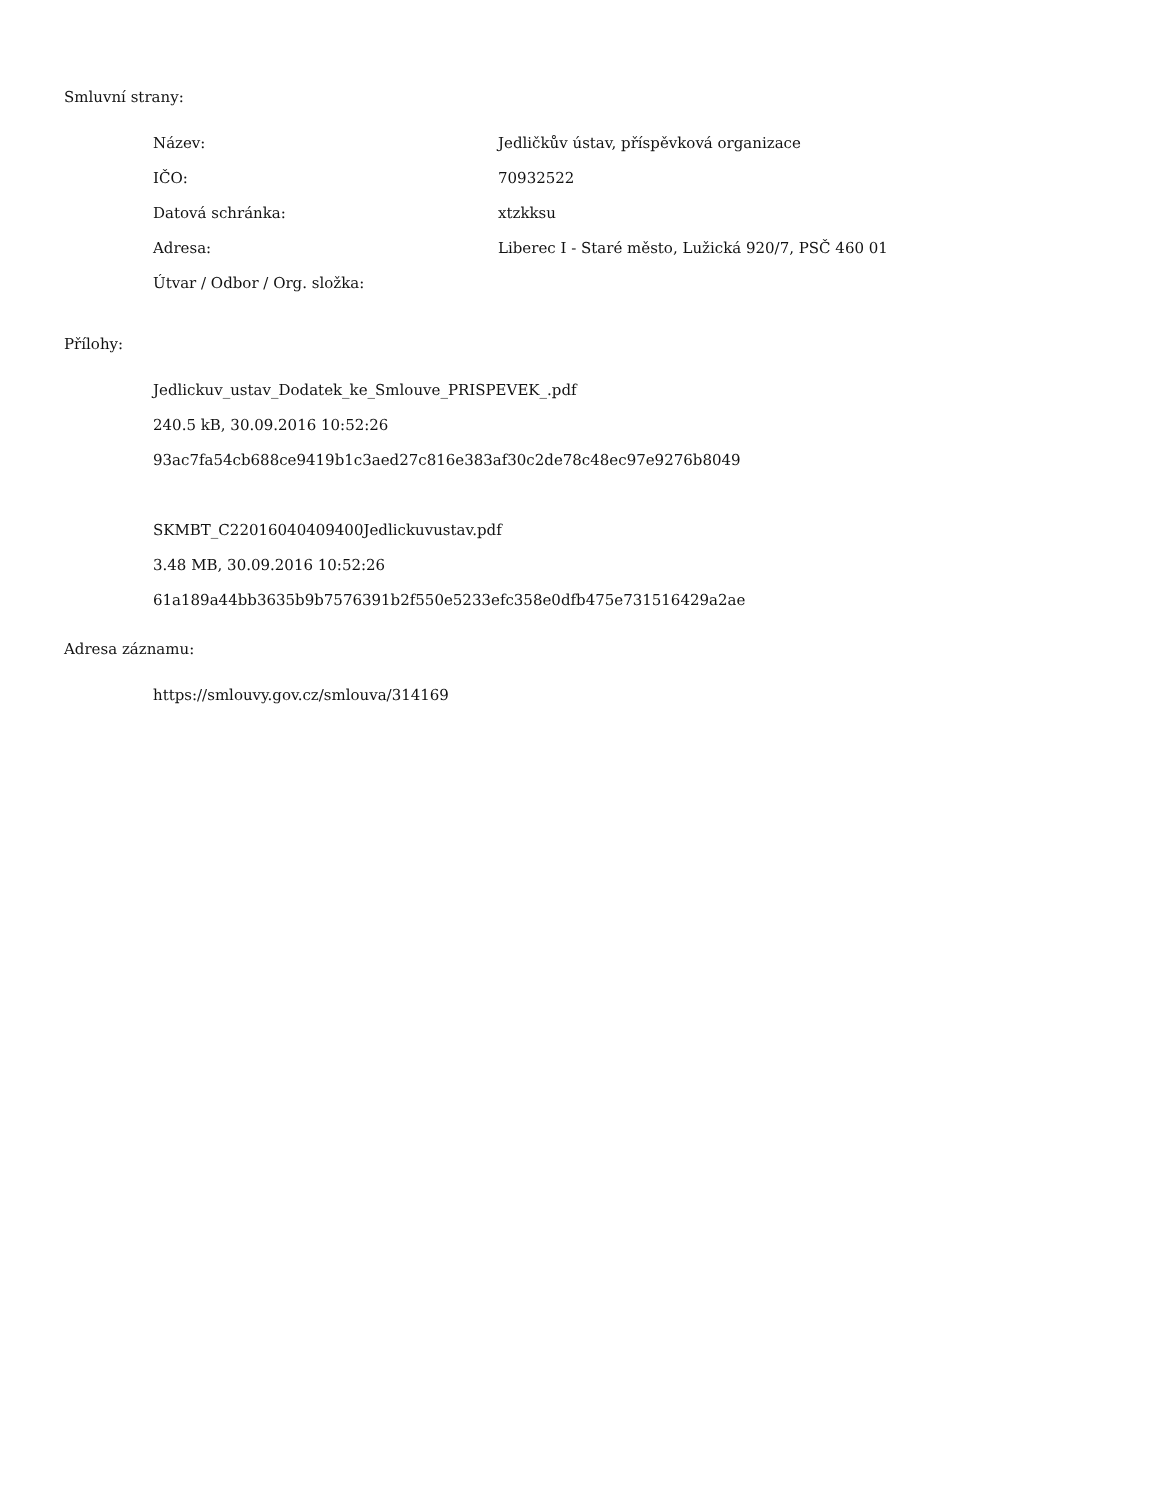Smluvní strany:
| Název: | Jedličkův ústav, příspěvková organizace |
| IČO: | 70932522 |
| Datová schránka: | xtzkksu |
| Adresa: | Liberec I - Staré město, Lužická 920/7, PSČ 460 01 |
| Útvar / Odbor / Org. složka: | |
Přílohy:
Jedlickuv_ustav_Dodatek_ke_Smlouve_PRISPEVEK_.pdf
240.5 kB, 30.09.2016 10:52:26
93ac7fa54cb688ce9419b1c3aed27c816e383af30c2de78c48ec97e9276b8049
SKMBT_C22016040409400Jedlickuvustav.pdf
3.48 MB, 30.09.2016 10:52:26
61a189a44bb3635b9b7576391b2f550e5233efc358e0dfb475e731516429a2ae
Adresa záznamu:
https://smlouvy.gov.cz/smlouva/314169